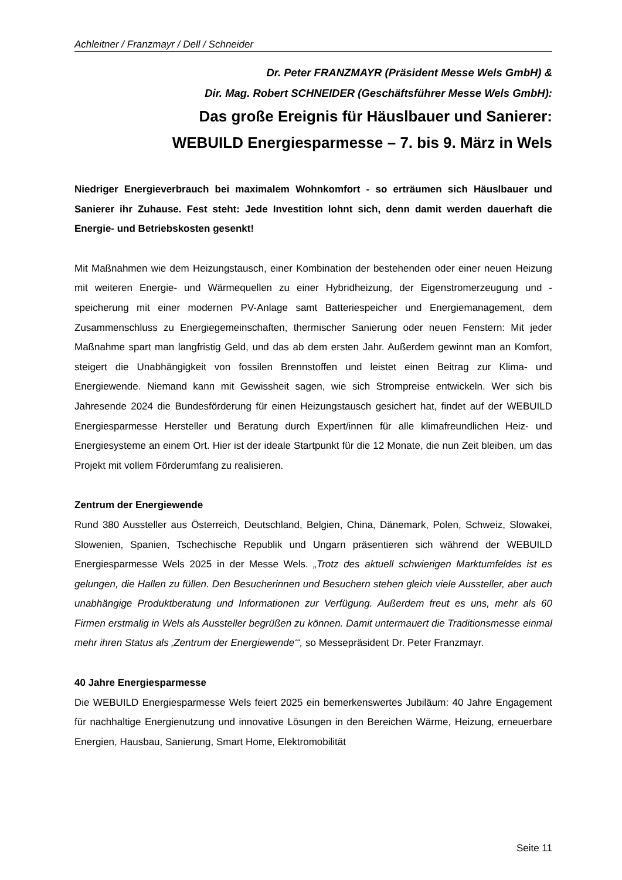Achleitner / Franzmayr / Dell / Schneider
Dr. Peter FRANZMAYR (Präsident Messe Wels GmbH) &
Dir. Mag. Robert SCHNEIDER (Geschäftsführer Messe Wels GmbH):
Das große Ereignis für Häuslbauer und Sanierer:
WEBUILD Energiesparmesse – 7. bis 9. März in Wels
Niedriger Energieverbrauch bei maximalem Wohnkomfort - so erträumen sich Häuslbauer und Sanierer ihr Zuhause. Fest steht: Jede Investition lohnt sich, denn damit werden dauerhaft die Energie- und Betriebskosten gesenkt!
Mit Maßnahmen wie dem Heizungstausch, einer Kombination der bestehenden oder einer neuen Heizung mit weiteren Energie- und Wärmequellen zu einer Hybridheizung, der Eigenstromerzeugung und -speicherung mit einer modernen PV-Anlage samt Batteriespeicher und Energiemanagement, dem Zusammenschluss zu Energiegemeinschaften, thermischer Sanierung oder neuen Fenstern: Mit jeder Maßnahme spart man langfristig Geld, und das ab dem ersten Jahr. Außerdem gewinnt man an Komfort, steigert die Unabhängigkeit von fossilen Brennstoffen und leistet einen Beitrag zur Klima- und Energiewende. Niemand kann mit Gewissheit sagen, wie sich Strompreise entwickeln. Wer sich bis Jahresende 2024 die Bundesförderung für einen Heizungstausch gesichert hat, findet auf der WEBUILD Energiesparmesse Hersteller und Beratung durch Expert/innen für alle klimafreundlichen Heiz- und Energiesysteme an einem Ort. Hier ist der ideale Startpunkt für die 12 Monate, die nun Zeit bleiben, um das Projekt mit vollem Förderumfang zu realisieren.
Zentrum der Energiewende
Rund 380 Aussteller aus Österreich, Deutschland, Belgien, China, Dänemark, Polen, Schweiz, Slowakei, Slowenien, Spanien, Tschechische Republik und Ungarn präsentieren sich während der WEBUILD Energiesparmesse Wels 2025 in der Messe Wels. „Trotz des aktuell schwierigen Marktumfeldes ist es gelungen, die Hallen zu füllen. Den Besucherinnen und Besuchern stehen gleich viele Aussteller, aber auch unabhängige Produktberatung und Informationen zur Verfügung. Außerdem freut es uns, mehr als 60 Firmen erstmalig in Wels als Aussteller begrüßen zu können. Damit untermauert die Traditionsmesse einmal mehr ihren Status als ‚Zentrum der Energiewende‘“, so Messepräsident Dr. Peter Franzmayr.
40 Jahre Energiesparmesse
Die WEBUILD Energiesparmesse Wels feiert 2025 ein bemerkenswertes Jubiläum: 40 Jahre Engagement für nachhaltige Energienutzung und innovative Lösungen in den Bereichen Wärme, Heizung, erneuerbare Energien, Hausbau, Sanierung, Smart Home, Elektromobilität
Seite 11